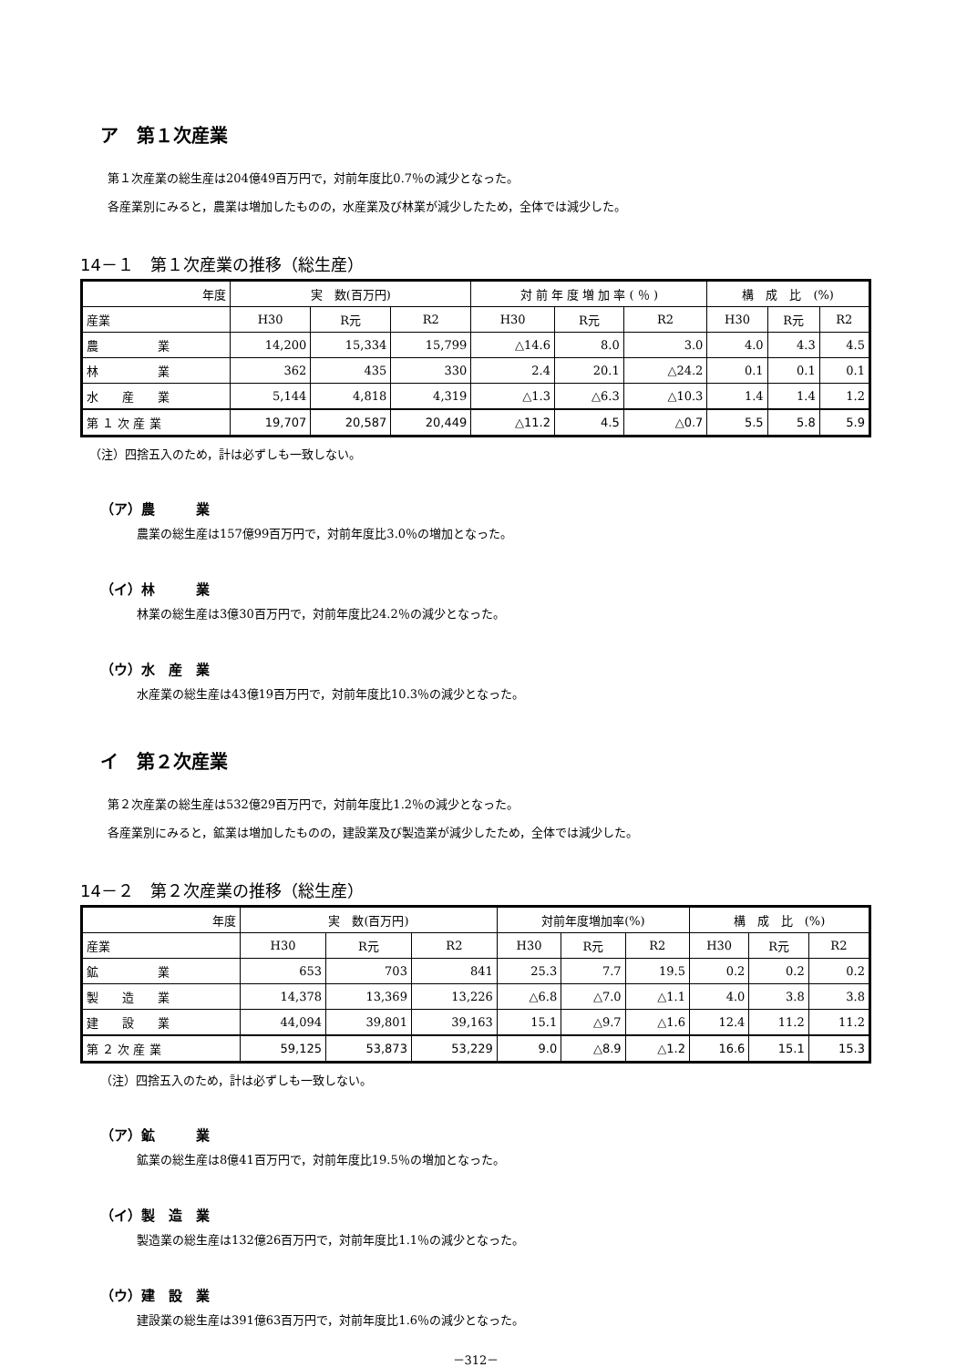ア　第１次産業
第１次産業の総生産は204億49百万円で，対前年度比0.7％の減少となった。
各産業別にみると，農業は増加したものの，水産業及び林業が減少したため，全体では減少した。
14－１　第１次産業の推移（総生産）
| 年度 | 実 数(百万円) | | | 対 前 年 度 増 加 率 ( ％ ) | | | 構 成 比 (%) | | |
| --- | --- | --- | --- | --- | --- | --- | --- | --- | --- |
| 産業 | H30 | R元 | R2 | H30 | R元 | R2 | H30 | R元 | R2 |
| 農 業 | 14,200 | 15,334 | 15,799 | △14.6 | 8.0 | 3.0 | 4.0 | 4.3 | 4.5 |
| 林 業 | 362 | 435 | 330 | 2.4 | 20.1 | △24.2 | 0.1 | 0.1 | 0.1 |
| 水 産 業 | 5,144 | 4,818 | 4,319 | △1.3 | △6.3 | △10.3 | 1.4 | 1.4 | 1.2 |
| 第 １ 次 産 業 | 19,707 | 20,587 | 20,449 | △11.2 | 4.5 | △0.7 | 5.5 | 5.8 | 5.9 |
（注）四捨五入のため，計は必ずしも一致しない。
（ア）農　　　業
農業の総生産は157億99百万円で，対前年度比3.0％の増加となった。
（イ）林　　　業
林業の総生産は3億30百万円で，対前年度比24.2％の減少となった。
（ウ）水　産　業
水産業の総生産は43億19百万円で，対前年度比10.3％の減少となった。
イ　第２次産業
第２次産業の総生産は532億29百万円で，対前年度比1.2％の減少となった。
各産業別にみると，鉱業は増加したものの，建設業及び製造業が減少したため，全体では減少した。
14－２　第２次産業の推移（総生産）
| 年度 | 実 数(百万円) | | | 対前年度増加率(%) | | | 構 成 比 (%) | | |
| --- | --- | --- | --- | --- | --- | --- | --- | --- | --- |
| 産業 | H30 | R元 | R2 | H30 | R元 | R2 | H30 | R元 | R2 |
| 鉱 業 | 653 | 703 | 841 | 25.3 | 7.7 | 19.5 | 0.2 | 0.2 | 0.2 |
| 製 造 業 | 14,378 | 13,369 | 13,226 | △6.8 | △7.0 | △1.1 | 4.0 | 3.8 | 3.8 |
| 建 設 業 | 44,094 | 39,801 | 39,163 | 15.1 | △9.7 | △1.6 | 12.4 | 11.2 | 11.2 |
| 第 ２ 次 産 業 | 59,125 | 53,873 | 53,229 | 9.0 | △8.9 | △1.2 | 16.6 | 15.1 | 15.3 |
（注）四捨五入のため，計は必ずしも一致しない。
（ア）鉱　　　業
鉱業の総生産は8億41百万円で，対前年度比19.5％の増加となった。
（イ）製　造　業
製造業の総生産は132億26百万円で，対前年度比1.1％の減少となった。
（ウ）建　設　業
建設業の総生産は391億63百万円で，対前年度比1.6％の減少となった。
－312－